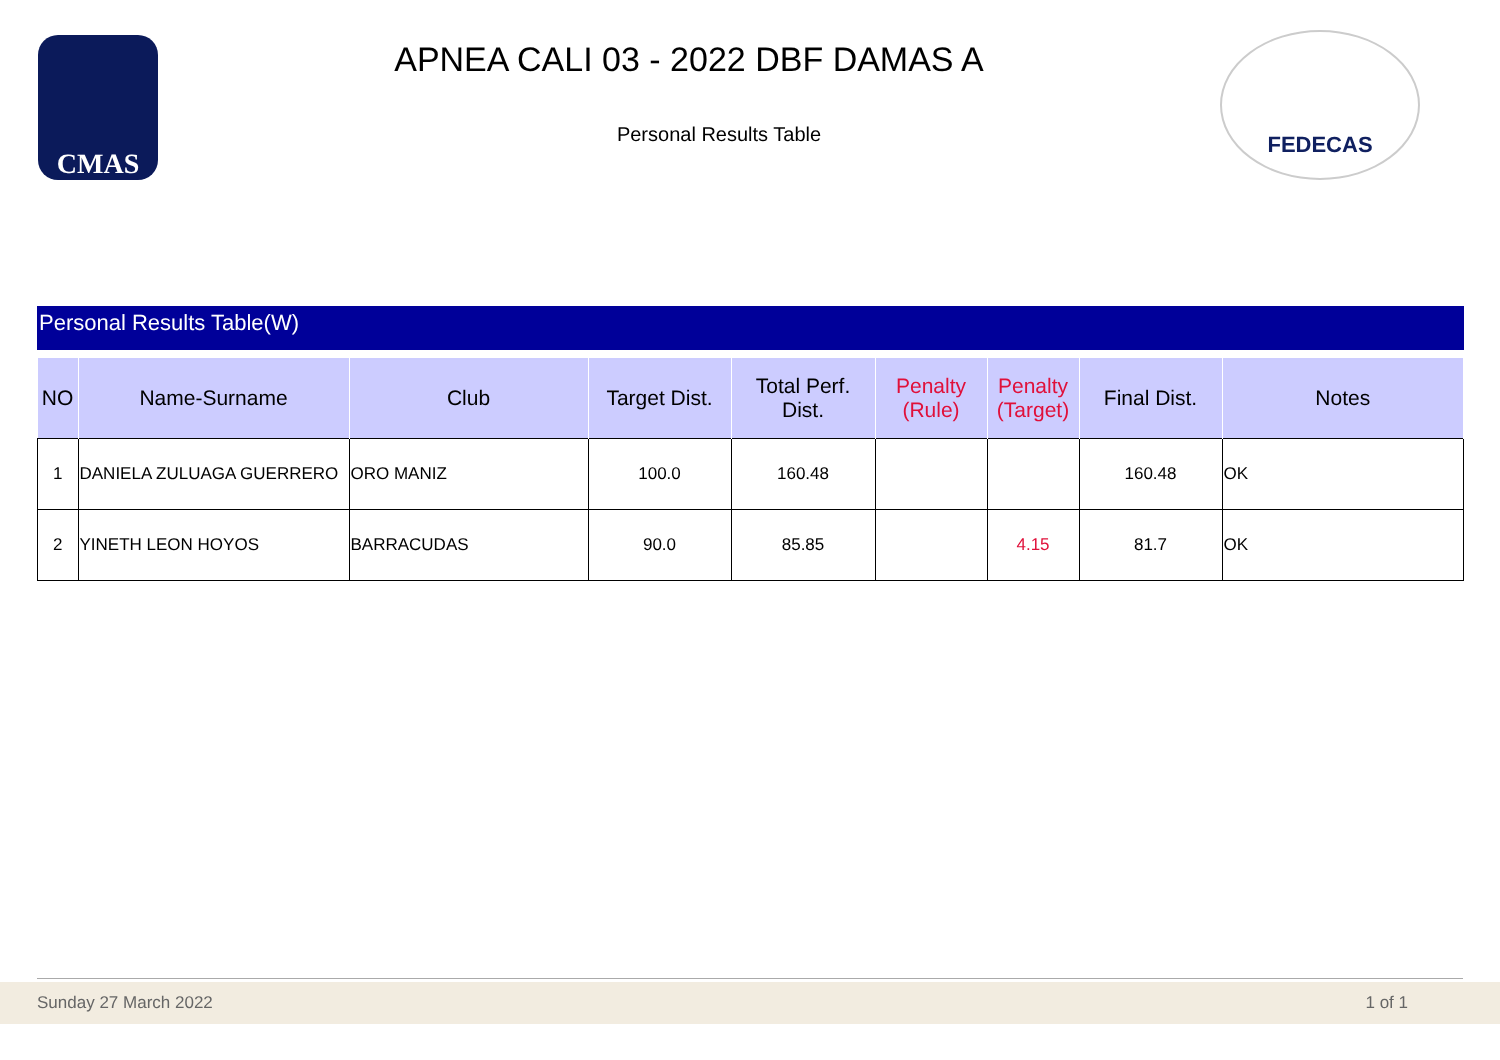CMAS
APNEA CALI 03 - 2022 DBF DAMAS A
Personal Results Table
FEDECAS
Personal Results Table(W)
| NO | Name-Surname | Club | Target Dist. | Total Perf. Dist. | Penalty (Rule) | Penalty (Target) | Final Dist. | Notes |
| --- | --- | --- | --- | --- | --- | --- | --- | --- |
| 1 | DANIELA ZULUAGA GUERRERO | ORO MANIZ | 100.0 | 160.48 | | | 160.48 | OK |
| 2 | YINETH LEON HOYOS | BARRACUDAS | 90.0 | 85.85 | | 4.15 | 81.7 | OK |
Sunday 27 March 2022 1 of 1